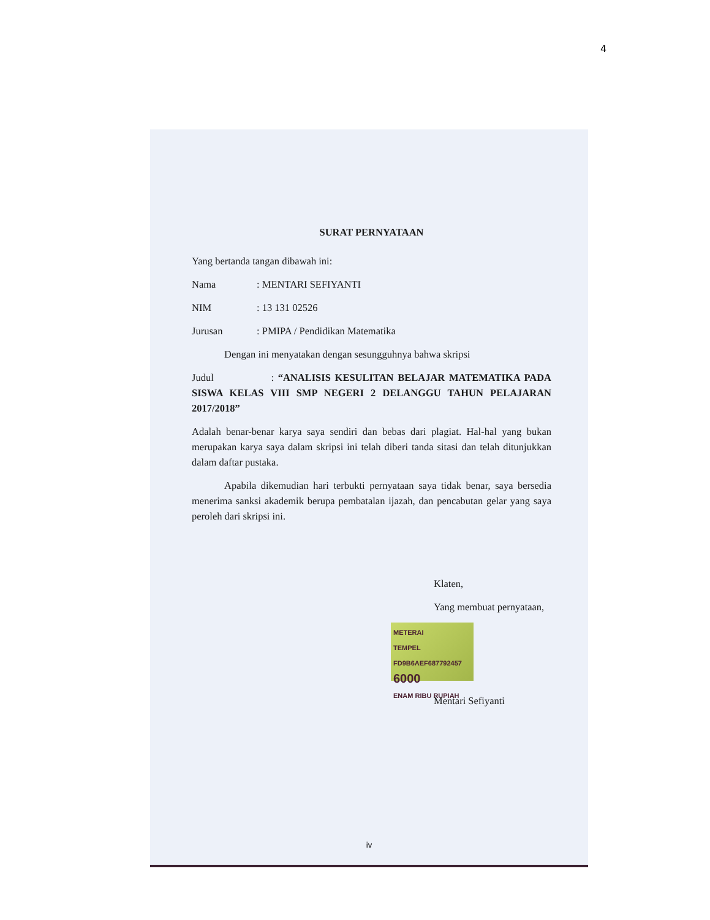4
SURAT PERNYATAAN
Yang bertanda tangan dibawah ini:
Nama: MENTARI SEFIYANTI
NIM: 13 131 02526
Jurusan: PMIPA / Pendidikan Matematika
Dengan ini menyatakan dengan sesungguhnya bahwa skripsi
Judul : “ANALISIS KESULITAN BELAJAR MATEMATIKA PADA SISWA KELAS VIII SMP NEGERI 2 DELANGGU TAHUN PELAJARAN 2017/2018”
Adalah benar-benar karya saya sendiri dan bebas dari plagiat. Hal-hal yang bukan merupakan karya saya dalam skripsi ini telah diberi tanda sitasi dan telah ditunjukkan dalam daftar pustaka.
Apabila dikemudian hari terbukti pernyataan saya tidak benar, saya bersedia menerima sanksi akademik berupa pembatalan ijazah, dan pencabutan gelar yang saya peroleh dari skripsi ini.
Klaten,
Yang membuat pernyataan,
METERAI
TEMPEL
FD9B6AEF687792457
6000
ENAM RIBU RUPIAH
Mentari Sefiyanti
iv